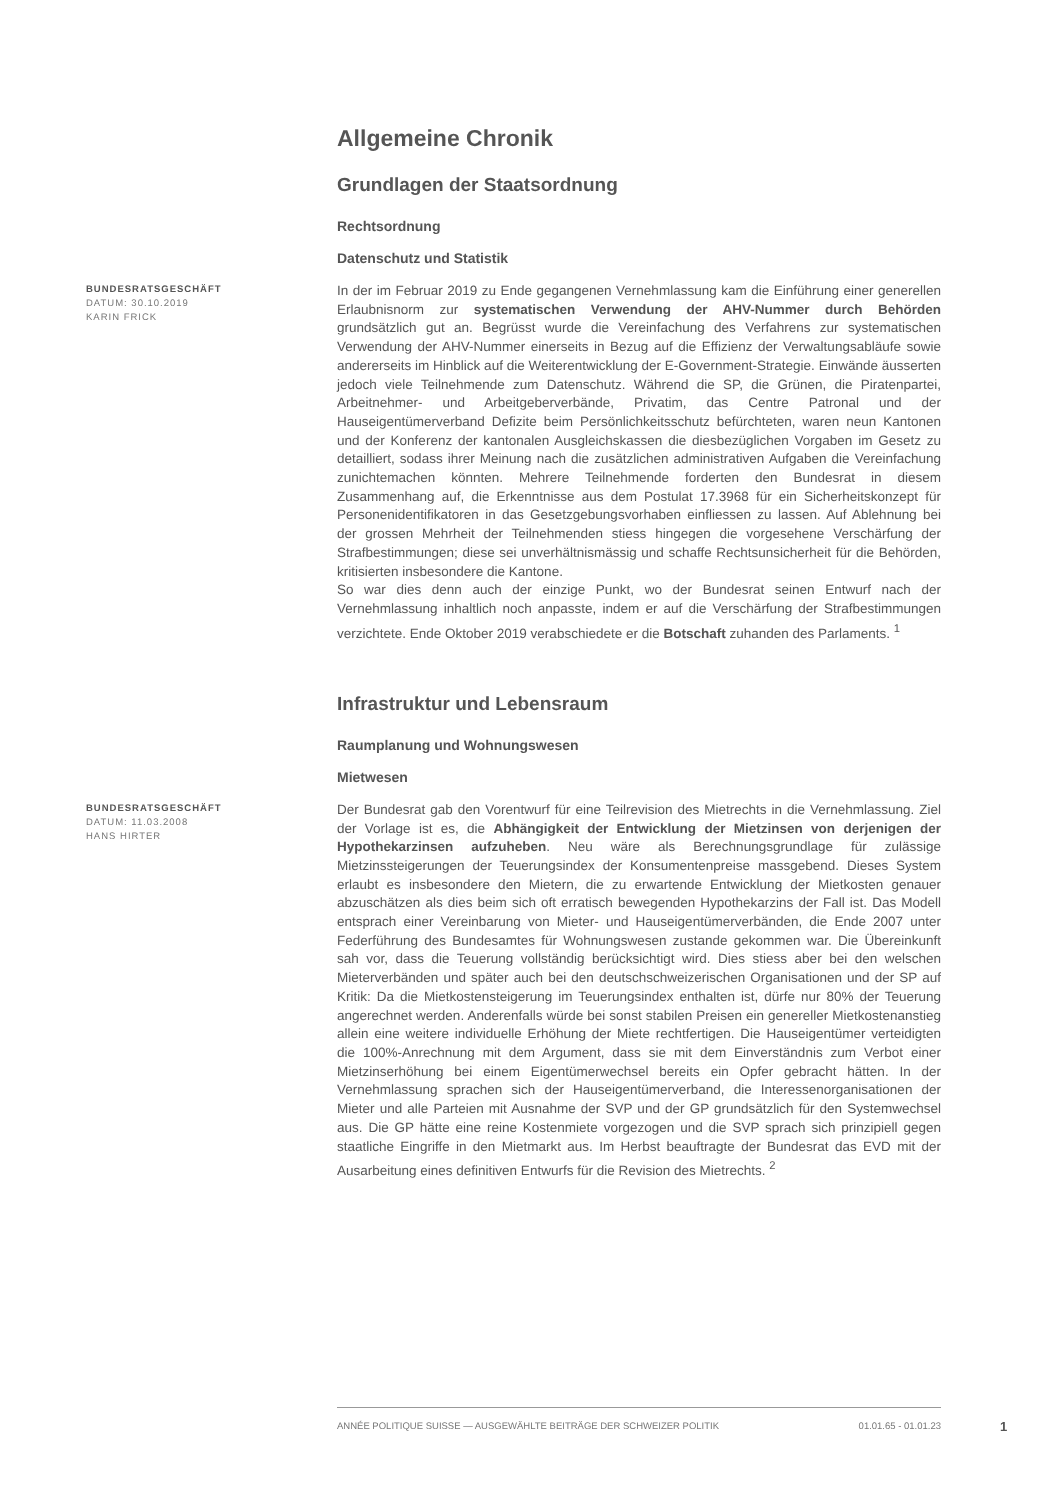Allgemeine Chronik
Grundlagen der Staatsordnung
Rechtsordnung
Datenschutz und Statistik
BUNDESRATSGESCHÄFT
DATUM: 30.10.2019
KARIN FRICK
In der im Februar 2019 zu Ende gegangenen Vernehmlassung kam die Einführung einer generellen Erlaubnisnorm zur systematischen Verwendung der AHV-Nummer durch Behörden grundsätzlich gut an. Begrüsst wurde die Vereinfachung des Verfahrens zur systematischen Verwendung der AHV-Nummer einerseits in Bezug auf die Effizienz der Verwaltungsabläufe sowie andererseits im Hinblick auf die Weiterentwicklung der E-Government-Strategie. Einwände äusserten jedoch viele Teilnehmende zum Datenschutz. Während die SP, die Grünen, die Piratenpartei, Arbeitnehmer- und Arbeitgeberverbände, Privatim, das Centre Patronal und der Hauseigentümerverband Defizite beim Persönlichkeitsschutz befürchteten, waren neun Kantonen und der Konferenz der kantonalen Ausgleichskassen die diesbezüglichen Vorgaben im Gesetz zu detailliert, sodass ihrer Meinung nach die zusätzlichen administrativen Aufgaben die Vereinfachung zunichtemachen könnten. Mehrere Teilnehmende forderten den Bundesrat in diesem Zusammenhang auf, die Erkenntnisse aus dem Postulat 17.3968 für ein Sicherheitskonzept für Personenidentifikatoren in das Gesetzgebungsvorhaben einfliessen zu lassen. Auf Ablehnung bei der grossen Mehrheit der Teilnehmenden stiess hingegen die vorgesehene Verschärfung der Strafbestimmungen; diese sei unverhältnismässig und schaffe Rechtsunsicherheit für die Behörden, kritisierten insbesondere die Kantone.
So war dies denn auch der einzige Punkt, wo der Bundesrat seinen Entwurf nach der Vernehmlassung inhaltlich noch anpasste, indem er auf die Verschärfung der Strafbestimmungen verzichtete. Ende Oktober 2019 verabschiedete er die Botschaft zuhanden des Parlaments. <sup>1</sup>
Infrastruktur und Lebensraum
Raumplanung und Wohnungswesen
Mietwesen
BUNDESRATSGESCHÄFT
DATUM: 11.03.2008
HANS HIRTER
Der Bundesrat gab den Vorentwurf für eine Teilrevision des Mietrechts in die Vernehmlassung. Ziel der Vorlage ist es, die Abhängigkeit der Entwicklung der Mietzinsen von derjenigen der Hypothekarzinsen aufzuheben. Neu wäre als Berechnungsgrundlage für zulässige Mietzinssteigerungen der Teuerungsindex der Konsumentenpreise massgebend. Dieses System erlaubt es insbesondere den Mietern, die zu erwartende Entwicklung der Mietkosten genauer abzuschätzen als dies beim sich oft erratisch bewegenden Hypothekarzins der Fall ist. Das Modell entsprach einer Vereinbarung von Mieter- und Hauseigentümerverbänden, die Ende 2007 unter Federführung des Bundesamtes für Wohnungswesen zustande gekommen war. Die Übereinkunft sah vor, dass die Teuerung vollständig berücksichtigt wird. Dies stiess aber bei den welschen Mieterverbänden und später auch bei den deutschschweizerischen Organisationen und der SP auf Kritik: Da die Mietkostensteigerung im Teuerungsindex enthalten ist, dürfe nur 80% der Teuerung angerechnet werden. Anderenfalls würde bei sonst stabilen Preisen ein genereller Mietkostenanstieg allein eine weitere individuelle Erhöhung der Miete rechtfertigen. Die Hauseigentümer verteidigten die 100%-Anrechnung mit dem Argument, dass sie mit dem Einverständnis zum Verbot einer Mietzinserhöhung bei einem Eigentümerwechsel bereits ein Opfer gebracht hätten. In der Vernehmlassung sprachen sich der Hauseigentümerverband, die Interessenorganisationen der Mieter und alle Parteien mit Ausnahme der SVP und der GP grundsätzlich für den Systemwechsel aus. Die GP hätte eine reine Kostenmiete vorgezogen und die SVP sprach sich prinzipiell gegen staatliche Eingriffe in den Mietmarkt aus. Im Herbst beauftragte der Bundesrat das EVD mit der Ausarbeitung eines definitiven Entwurfs für die Revision des Mietrechts. <sup>2</sup>
ANNÉE POLITIQUE SUISSE — AUSGEWÄHLTE BEITRÄGE DER SCHWEIZER POLITIK 01.01.65 - 01.01.23
1